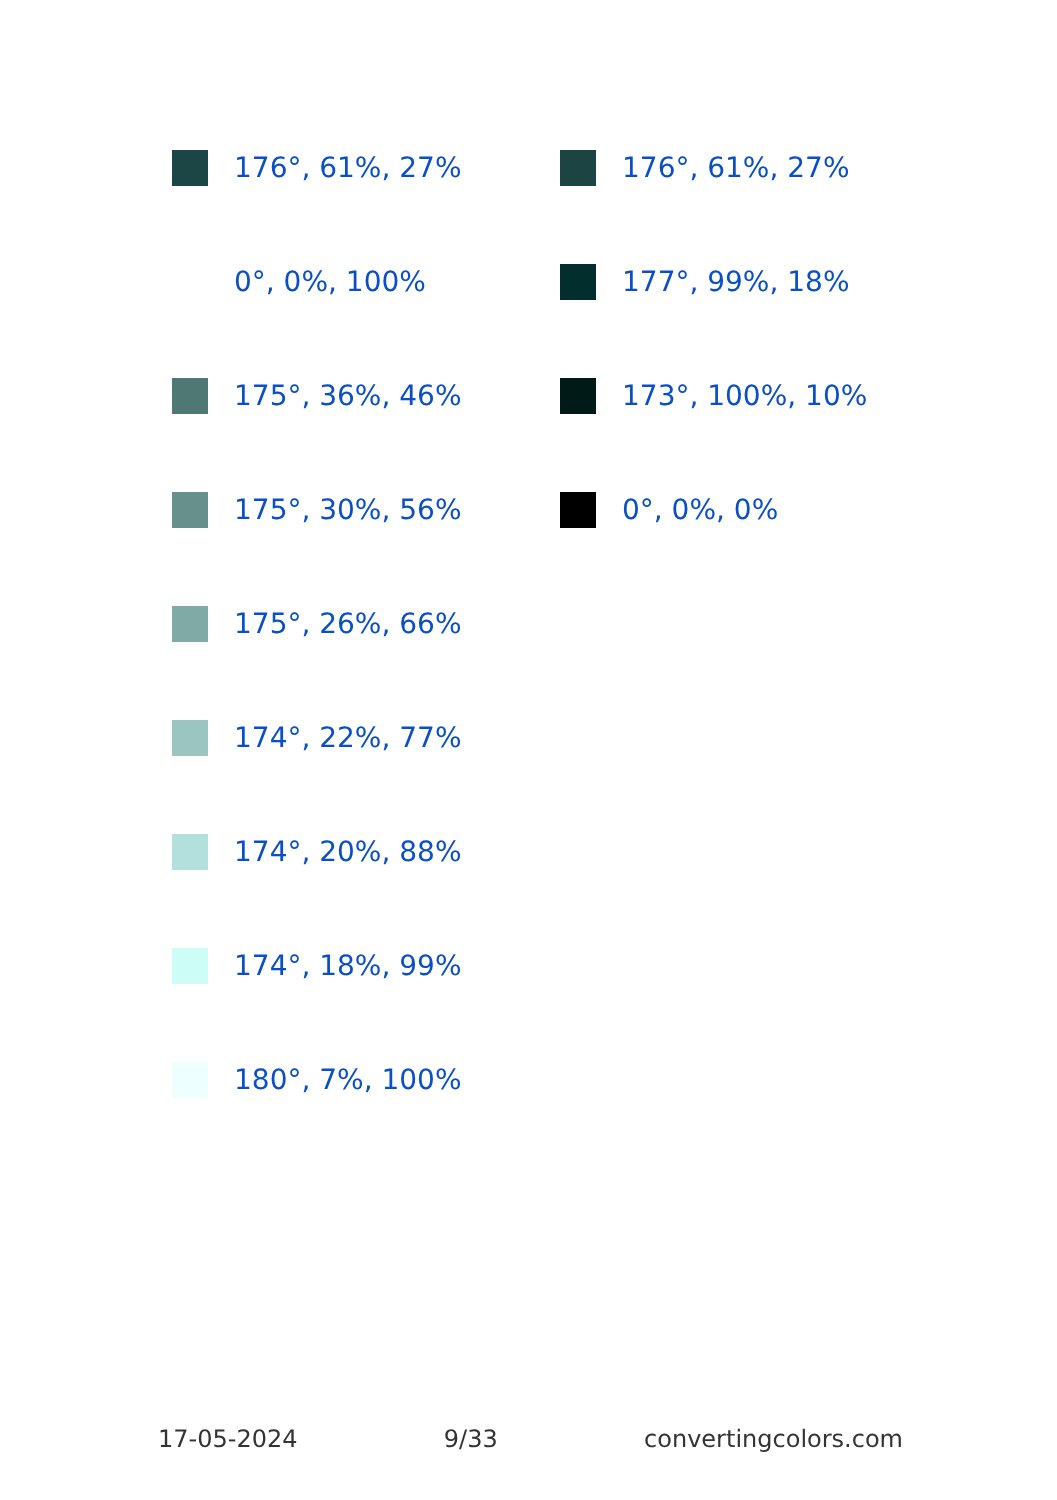176°, 61%, 27%
0°, 0%, 100%
175°, 36%, 46%
175°, 30%, 56%
175°, 26%, 66%
174°, 22%, 77%
174°, 20%, 88%
174°, 18%, 99%
180°, 7%, 100%
176°, 61%, 27%
177°, 99%, 18%
173°, 100%, 10%
0°, 0%, 0%
17-05-2024 9/33 convertingcolors.com